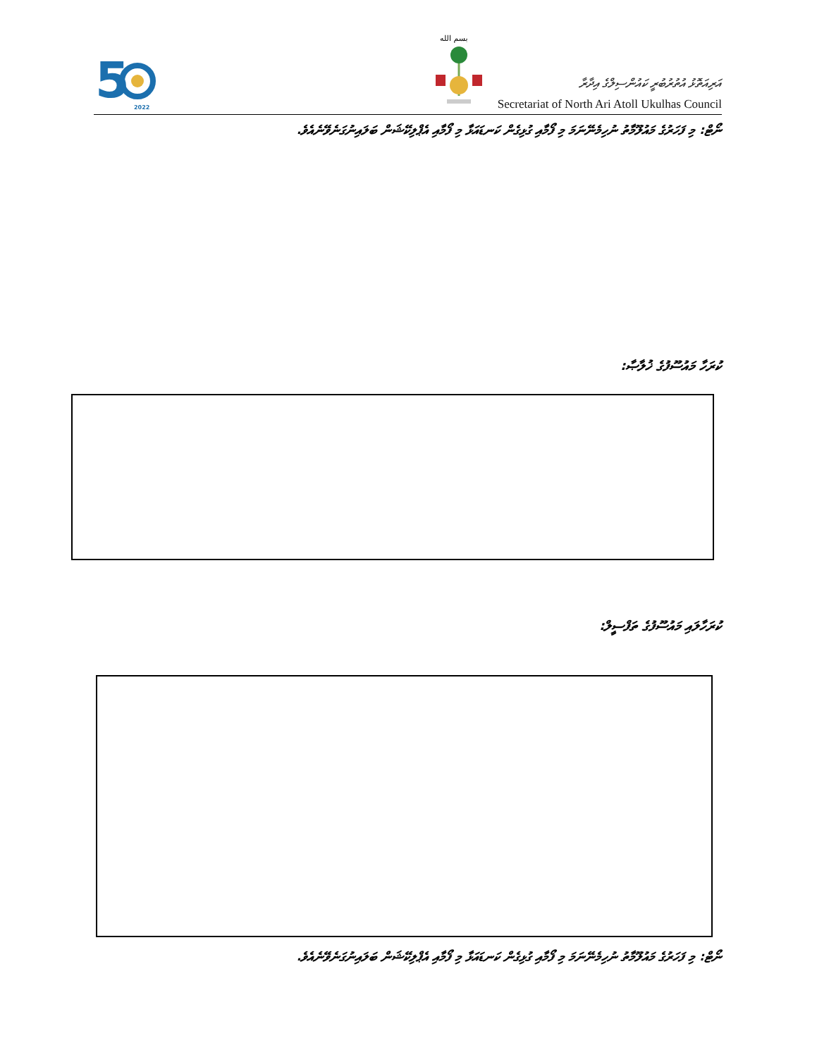5
2022
بسم الله
އަރިއަތޮޅު އުތުރުބުރީ ކައުންސިލްގެ އިދާރާ
Secretariat of North Ari Atoll Ukulhas Council
ނޯޓް: މި ފަހަރުގެ މައުލޫމާތު ނުހިމެނޭނަމަ މި ފޯމާއި ގުޅިގެން ކަނޑައަޅާ މި ފޯމާއި އެޕްލިކޭޝަން ބަލައިނުގަނެވޭނެއެވެ.
ކުރަހާ މައުސޫފުގެ ޚުލާޞާ:
ކުރަހާލައި މައުސޫފުގެ ތަފްސީލް:
ނޯޓް: މި ފަހަރުގެ މައުލޫމާތު ނުހިމެނޭނަމަ މި ފޯމާއި ގުޅިގެން ކަނޑައަޅާ މި ފޯމާއި އެޕްލިކޭޝަން ބަލައިނުގަނެވޭނެއެވެ.